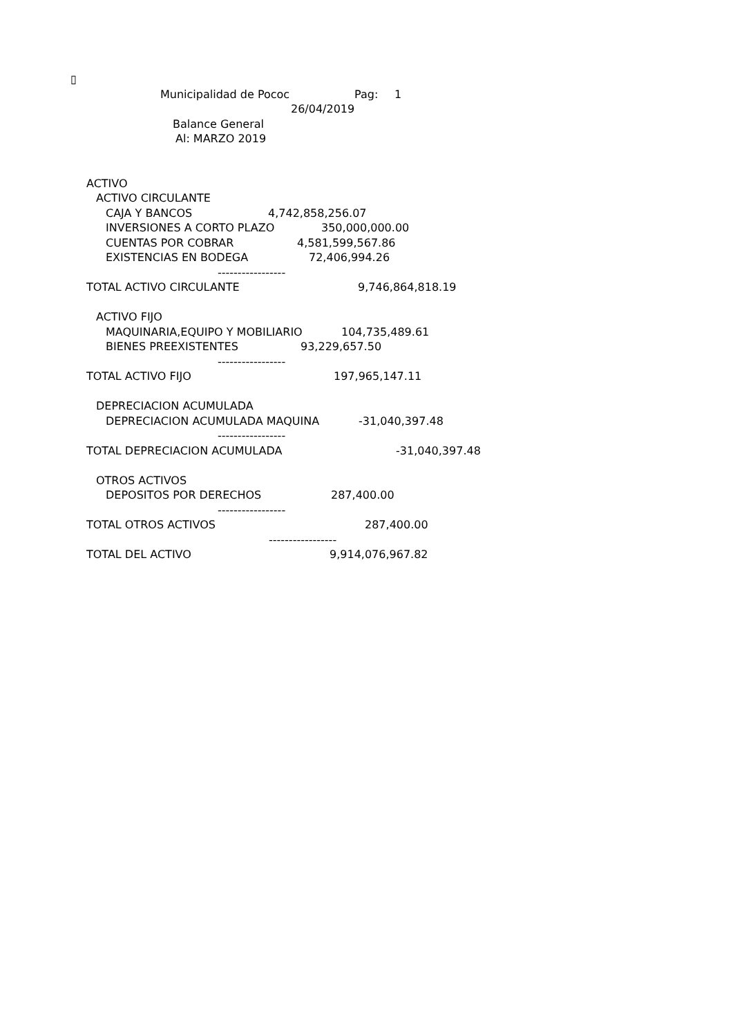▯
Municipalidad de Pococ Pag: 1
26/04/2019
Balance General
Al: MARZO 2019
ACTIVO
ACTIVO CIRCULANTE
CAJA Y BANCOS 4,742,858,256.07
INVERSIONES A CORTO PLAZO 350,000,000.00
CUENTAS POR COBRAR 4,581,599,567.86
EXISTENCIAS EN BODEGA 72,406,994.26
-----------------
TOTAL ACTIVO CIRCULANTE 9,746,864,818.19
ACTIVO FIJO
MAQUINARIA,EQUIPO Y MOBILIARIO 104,735,489.61
BIENES PREEXISTENTES 93,229,657.50
-----------------
TOTAL ACTIVO FIJO 197,965,147.11
DEPRECIACION ACUMULADA
DEPRECIACION ACUMULADA MAQUINA -31,040,397.48
-----------------
TOTAL DEPRECIACION ACUMULADA -31,040,397.48
OTROS ACTIVOS
DEPOSITOS POR DERECHOS 287,400.00
-----------------
TOTAL OTROS ACTIVOS 287,400.00
-----------------
TOTAL DEL ACTIVO 9,914,076,967.82